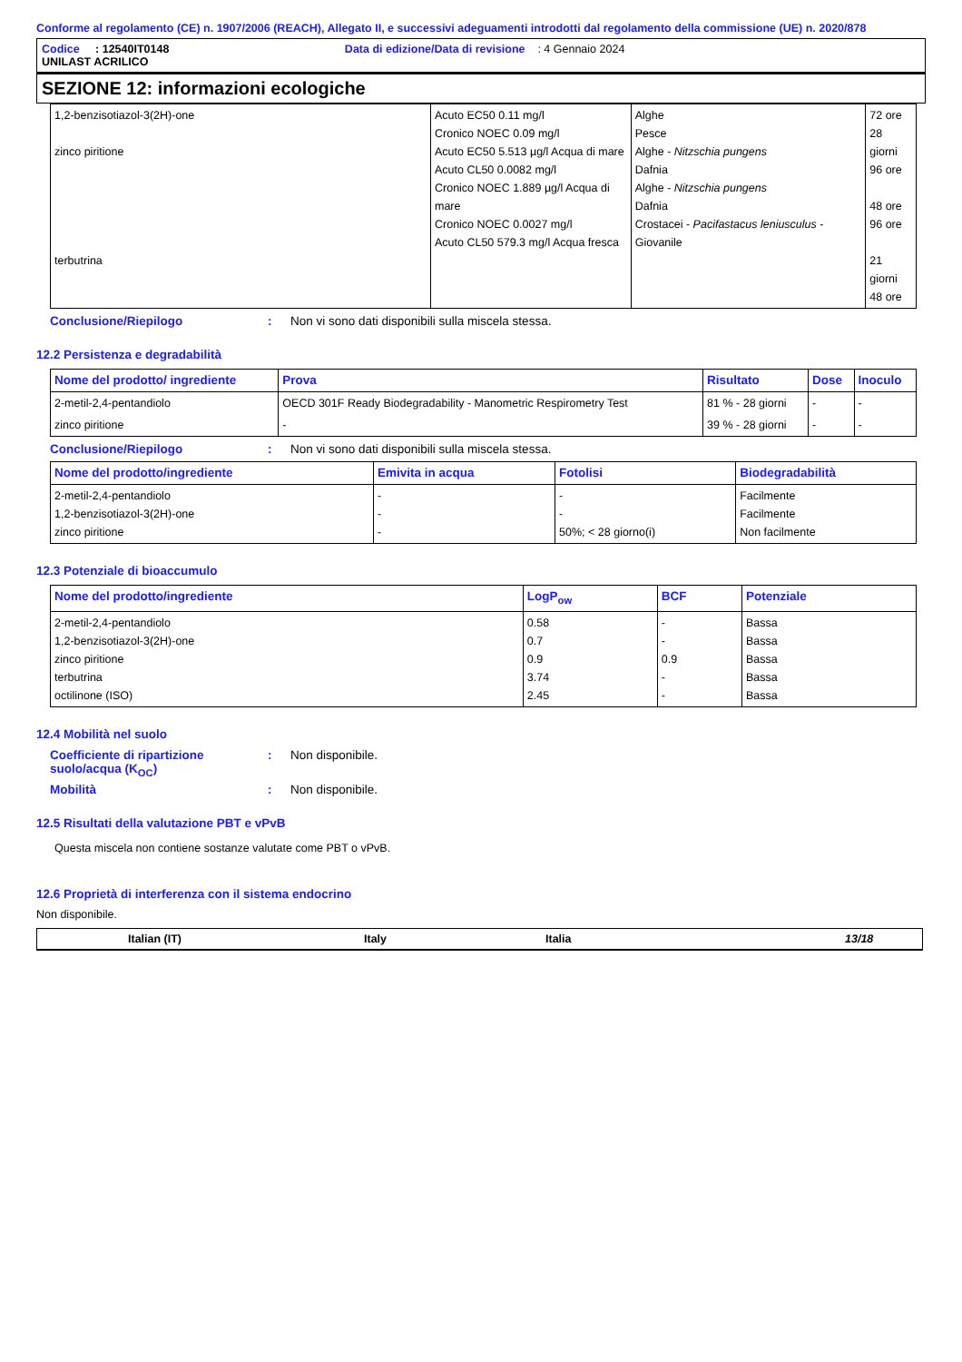Conforme al regolamento (CE) n. 1907/2006 (REACH), Allegato II, e successivi adeguamenti introdotti dal regolamento della commissione (UE) n. 2020/878
Codice : 12540IT0148 Data di edizione/Data di revisione : 4 Gennaio 2024
UNILAST ACRILICO
SEZIONE 12: informazioni ecologiche
| 1,2-benzisotiazol-3(2H)-one zinco piritione terbutrina | Acuto EC50 0.11 mg/l Cronico NOEC 0.09 mg/l Acuto EC50 5.513 µg/l Acqua di mare Acuto CL50 0.0082 mg/l Cronico NOEC 1.889 µg/l Acqua di mare Cronico NOEC 0.0027 mg/l Acuto CL50 579.3 mg/l Acqua fresca | Alghe Pesce Alghe - Nitzschia pungens Dafnia Alghe - Nitzschia pungens Dafnia Crostacei - Pacifastacus leniusculus - Giovanile | 72 ore 28 giorni 96 ore 48 ore 96 ore 21 giorni 48 ore |
Conclusione/Riepilogo : Non vi sono dati disponibili sulla miscela stessa.
12.2 Persistenza e degradabilità
| Nome del prodotto/ ingrediente | Prova | Risultato | Dose | Inoculo |
| --- | --- | --- | --- | --- |
| 2-metil-2,4-pentandiolo | OECD 301F Ready Biodegradability - Manometric Respirometry Test | 81 % - 28 giorni | - | - |
| zinco piritione | - | 39 % - 28 giorni | - | - |
Conclusione/Riepilogo : Non vi sono dati disponibili sulla miscela stessa.
| Nome del prodotto/ingrediente | Emivita in acqua | Fotolisi | Biodegradabilità |
| --- | --- | --- | --- |
| 2-metil-2,4-pentandiolo 1,2-benzisotiazol-3(2H)-one zinco piritione | - - - | - - 50%; < 28 giorno(i) | Facilmente Facilmente Non facilmente |
12.3 Potenziale di bioaccumulo
| Nome del prodotto/ingrediente | LogP<sub>ow</sub> | BCF | Potenziale |
| --- | --- | --- | --- |
| 2-metil-2,4-pentandiolo 1,2-benzisotiazol-3(2H)-one zinco piritione terbutrina octilinone (ISO) | 0.58 0.7 0.9 3.74 2.45 | - - 0.9 - - | Bassa Bassa Bassa Bassa Bassa |
12.4 Mobilità nel suolo
Coefficiente di ripartizione suolo/acqua (K<sub>OC</sub>)
: Non disponibile.
Mobilità : Non disponibile.
12.5 Risultati della valutazione PBT e vPvB
Questa miscela non contiene sostanze valutate come PBT o vPvB.
12.6 Proprietà di interferenza con il sistema endocrino
Non disponibile.
Italian (IT) Italy Italia 13/18